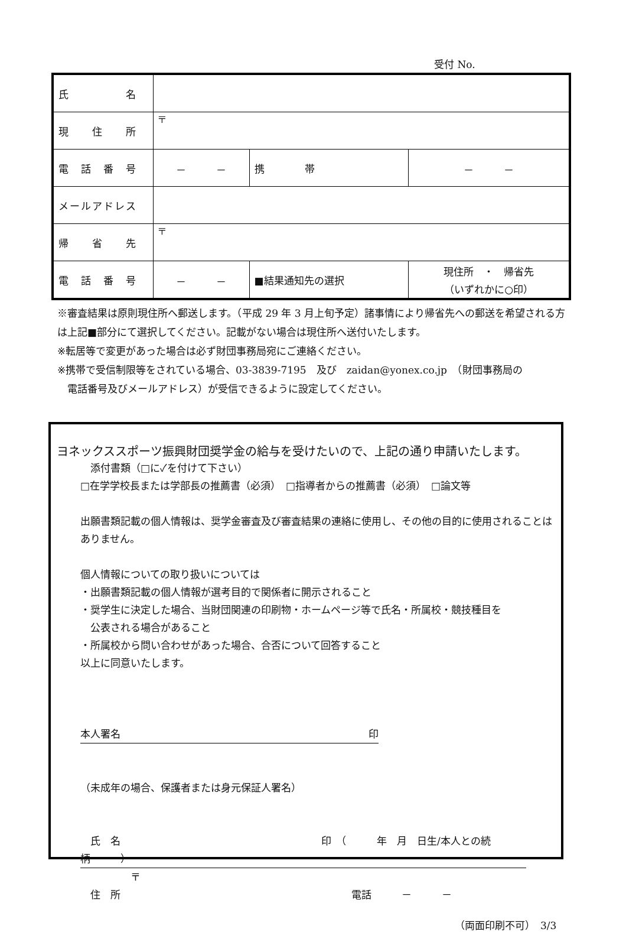受付 No.
| 氏 名 | | | |
| 現 住 所 | 〒 | | |
| 電 話 番 号 | － － | 携 帯 | － － |
| メールアドレス | | | |
| 帰 省 先 | 〒 | | |
| 電 話 番 号 | － － | ■結果通知先の選択 | 現住所 ・ 帰省先 （いずれかに○印） |
※審査結果は原則現住所へ郵送します。（平成 29 年 3 月上旬予定）諸事情により帰省先への郵送を希望される方は上記■部分にて選択してください。記載がない場合は現住所へ送付いたします。
※転居等で変更があった場合は必ず財団事務局宛にご連絡ください。
※携帯で受信制限等をされている場合、03-3839-7195　及び　zaidan@yonex.co.jp　（財団事務局の
　電話番号及びメールアドレス）が受信できるように設定してください。
ヨネックススポーツ振興財団奨学金の給与を受けたいので、上記の通り申請いたします。
　添付書類（□に✓を付けて下さい）
□在学学校長または学部長の推薦書（必須）　□指導者からの推薦書（必須）　□論文等
出願書類記載の個人情報は、奨学金審査及び審査結果の連絡に使用し、その他の目的に使用されることはありません。
個人情報についての取り扱いについては
・出願書類記載の個人情報が選考目的で関係者に開示されること
・奨学生に決定した場合、当財団関連の印刷物・ホームページ等で氏名・所属校・競技種目を
　公表される場合があること
・所属校から問い合わせがあった場合、合否について回答すること
以上に同意いたします。
本人署名 印
（未成年の場合、保護者または身元保証人署名）
　氏　名　　　　　　　　　　　　　　　　　　　　印　（　　　年　月　日生/本人との続柄　　　）
　　　　　〒
　住　所　　　　　　　　　　　　　　　　　　　　　　　電話　　　－　　　－
（両面印刷不可）　3/3